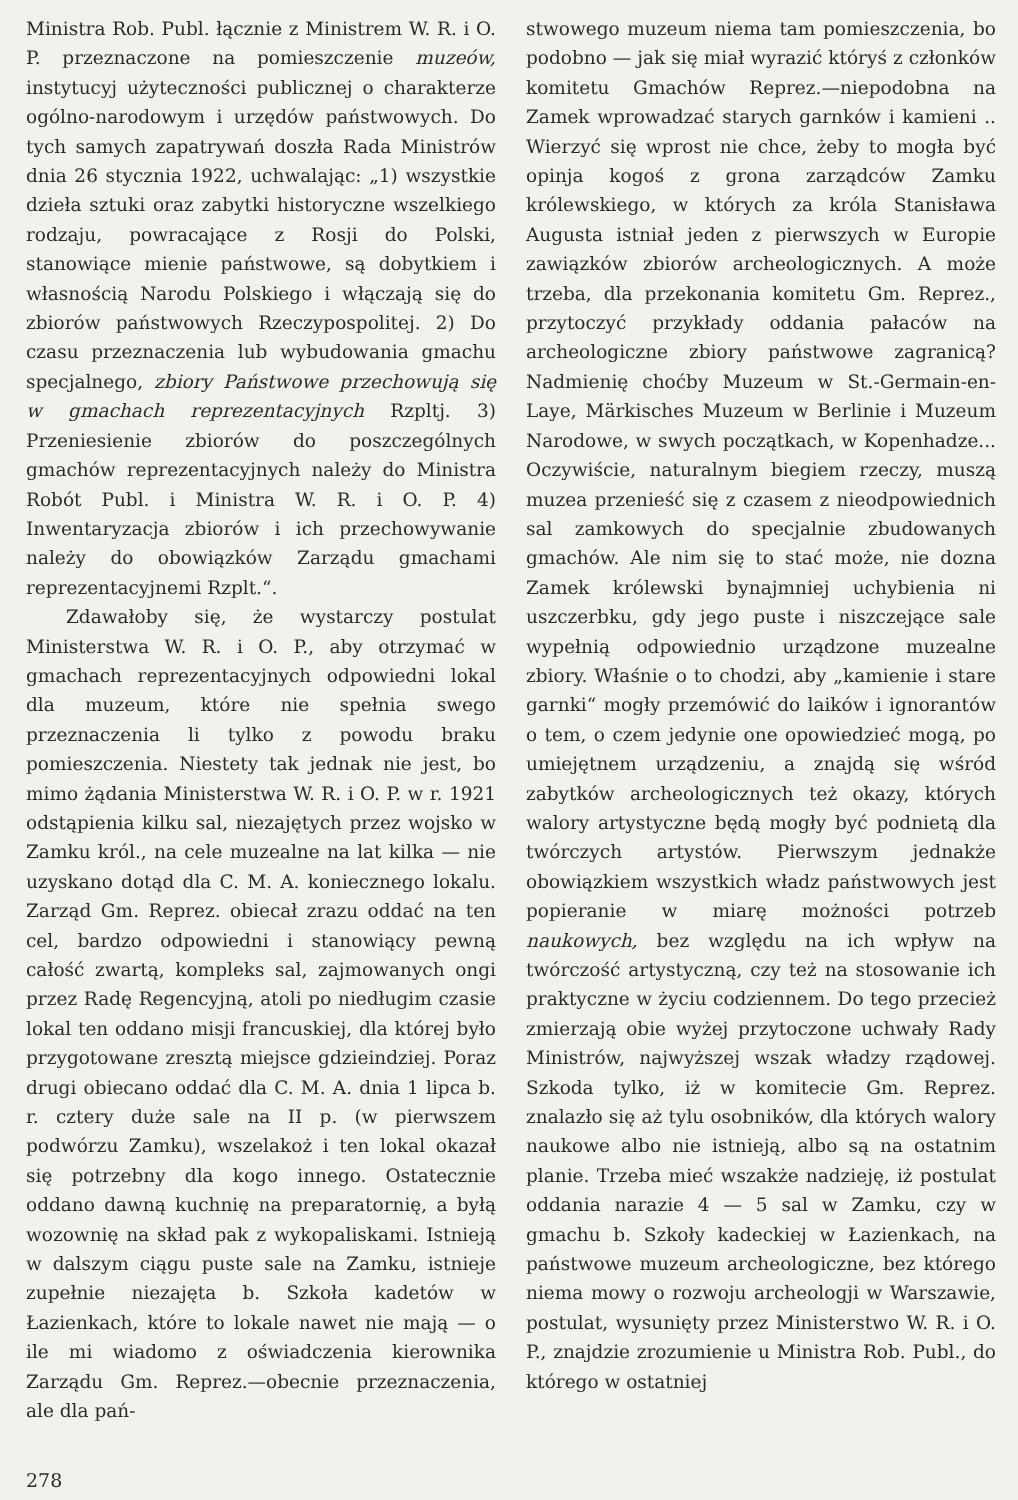Ministra Rob. Publ. łącznie z Ministrem W. R. i O. P. przeznaczone na pomieszczenie muzeów, instytucyj użyteczności publicznej o charakterze ogólno-narodowym i urzędów państwowych. Do tych samych zapatrywań doszła Rada Ministrów dnia 26 stycznia 1922, uchwalając: „1) wszystkie dzieła sztuki oraz zabytki historyczne wszelkiego rodzaju, powracające z Rosji do Polski, stanowiące mienie państwowe, są dobytkiem i własnością Narodu Polskiego i włączają się do zbiorów państwowych Rzeczypospolitej. 2) Do czasu przeznaczenia lub wybudowania gmachu specjalnego, zbiory Państwowe przechowują się w gmachach reprezentacyjnych Rzpltj. 3) Przeniesienie zbiorów do poszczególnych gmachów reprezentacyjnych należy do Ministra Robót Publ. i Ministra W. R. i O. P. 4) Inwentaryzacja zbiorów i ich przechowywanie należy do obowiązków Zarządu gmachami reprezentacyjnemi Rzplt.“.
Zdawałoby się, że wystarczy postulat Ministerstwa W. R. i O. P., aby otrzymać w gmachach reprezentacyjnych odpowiedni lokal dla muzeum, które nie spełnia swego przeznaczenia li tylko z powodu braku pomieszczenia. Niestety tak jednak nie jest, bo mimo żądania Ministerstwa W. R. i O. P. w r. 1921 odstąpienia kilku sal, niezajętych przez wojsko w Zamku król., na cele muzealne na lat kilka — nie uzyskano dotąd dla C. M. A. koniecznego lokalu. Zarząd Gm. Reprez. obiecał zrazu oddać na ten cel, bardzo odpowiedni i stanowiący pewną całość zwartą, kompleks sal, zajmowanych ongi przez Radę Regencyjną, atoli po niedługim czasie lokal ten oddano misji francuskiej, dla której było przygotowane zresztą miejsce gdzieindziej. Poraz drugi obiecano oddać dla C. M. A. dnia 1 lipca b. r. cztery duże sale na II p. (w pierwszem podwórzu Zamku), wszelakoż i ten lokal okazał się potrzebny dla kogo innego. Ostatecznie oddano dawną kuchnię na preparatornię, a byłą wozownię na skład pak z wykopaliskami. Istnieją w dalszym ciągu puste sale na Zamku, istnieje zupełnie niezajęta b. Szkoła kadetów w Łazienkach, które to lokale nawet nie mają — o ile mi wiadomo z oświadczenia kierownika Zarządu Gm. Reprez.—obecnie przeznaczenia, ale dla pań-
stwowego muzeum niema tam pomieszczenia, bo podobno — jak się miał wyrazić któryś z członków komitetu Gmachów Reprez.—niepodobna na Zamek wprowadzać starych garnków i kamieni .. Wierzyć się wprost nie chce, żeby to mogła być opinja kogoś z grona zarządców Zamku królewskiego, w których za króla Stanisława Augusta istniał jeden z pierwszych w Europie zawiązków zbiorów archeologicznych. A może trzeba, dla przekonania komitetu Gm. Reprez., przytoczyć przykłady oddania pałaców na archeologiczne zbiory państwowe zagranicą? Nadmienię choćby Muzeum w St.-Germain-en-Laye, Märkisches Muzeum w Berlinie i Muzeum Narodowe, w swych początkach, w Kopenhadze... Oczywiście, naturalnym biegiem rzeczy, muszą muzea przenieść się z czasem z nieodpowiednich sal zamkowych do specjalnie zbudowanych gmachów. Ale nim się to stać może, nie dozna Zamek królewski bynajmniej uchybienia ni uszczerbku, gdy jego puste i niszczejące sale wypełnią odpowiednio urządzone muzealne zbiory. Właśnie o to chodzi, aby „kamienie i stare garnki“ mogły przemówić do laików i ignorantów o tem, o czem jedynie one opowiedzieć mogą, po umiejętnem urządzeniu, a znajdą się wśród zabytków archeologicznych też okazy, których walory artystyczne będą mogły być podnietą dla twórczych artystów. Pierwszym jednakże obowiązkiem wszystkich władz państwowych jest popieranie w miarę możności potrzeb naukowych, bez względu na ich wpływ na twórczość artystyczną, czy też na stosowanie ich praktyczne w życiu codziennem. Do tego przecież zmierzają obie wyżej przytoczone uchwały Rady Ministrów, najwyższej wszak władzy rządowej. Szkoda tylko, iż w komitecie Gm. Reprez. znalazło się aż tylu osobników, dla których walory naukowe albo nie istnieją, albo są na ostatnim planie. Trzeba mieć wszakże nadzieję, iż postulat oddania narazie 4 — 5 sal w Zamku, czy w gmachu b. Szkoły kadeckiej w Łazienkach, na państwowe muzeum archeologiczne, bez którego niema mowy o rozwoju archeologji w Warszawie, postulat, wysunięty przez Ministerstwo W. R. i O. P., znajdzie zrozumienie u Ministra Rob. Publ., do którego w ostatniej
278